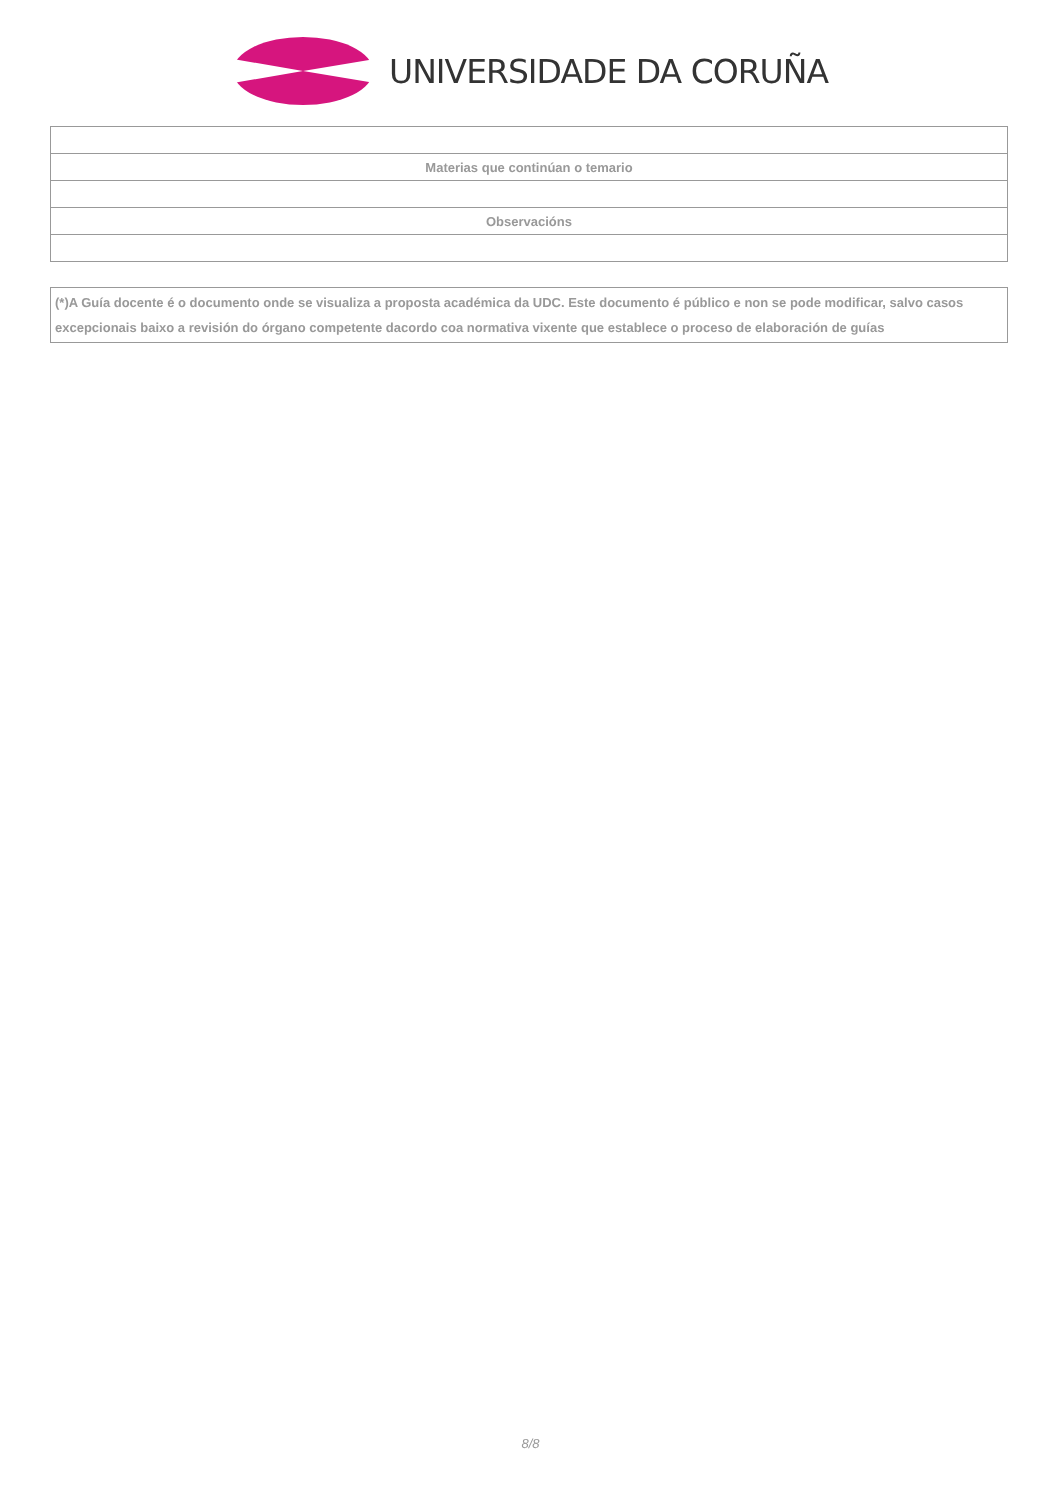UNIVERSIDADE DA CORUÑA
| Materias que continúan o temario |
| Observacións |
(*)A Guía docente é o documento onde se visualiza a proposta académica da UDC. Este documento é público e non se pode modificar, salvo casos excepcionais baixo a revisión do órgano competente dacordo coa normativa vixente que establece o proceso de elaboración de guías
8/8